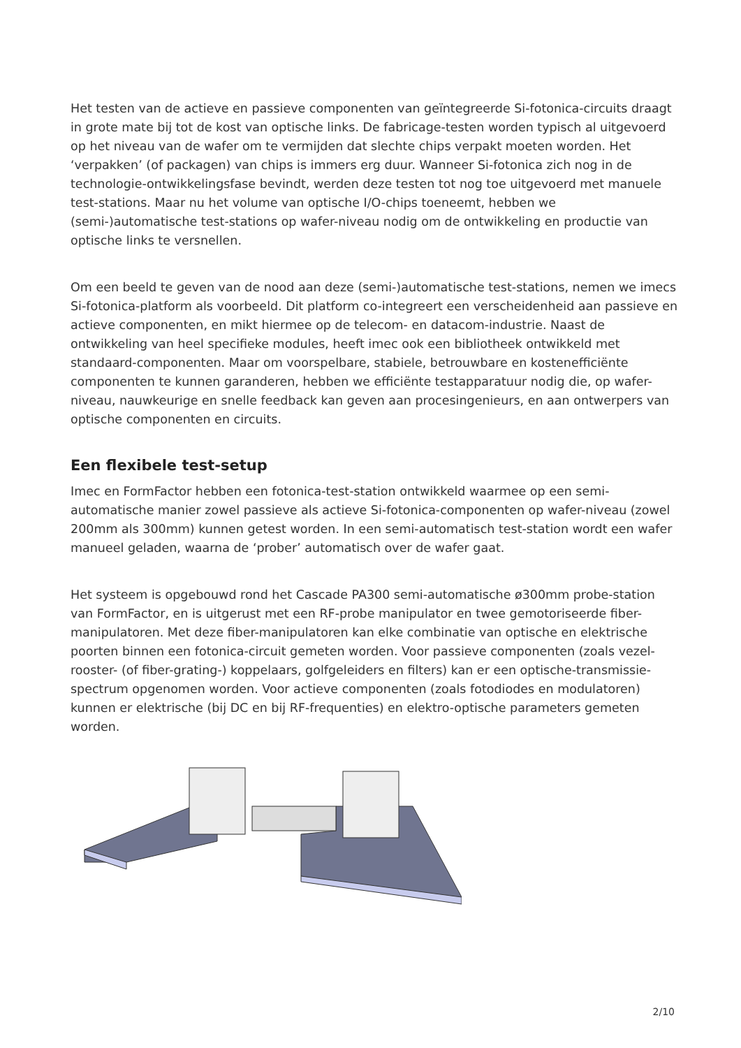Het testen van de actieve en passieve componenten van geïntegreerde Si-fotonica-circuits draagt in grote mate bij tot de kost van optische links. De fabricage-testen worden typisch al uitgevoerd op het niveau van de wafer om te vermijden dat slechte chips verpakt moeten worden. Het ‘verpakken’ (of packagen) van chips is immers erg duur. Wanneer Si-fotonica zich nog in de technologie-ontwikkelingsfase bevindt, werden deze testen tot nog toe uitgevoerd met manuele test-stations. Maar nu het volume van optische I/O-chips toeneemt, hebben we (semi-)automatische test-stations op wafer-niveau nodig om de ontwikkeling en productie van optische links te versnellen.
Om een beeld te geven van de nood aan deze (semi-)automatische test-stations, nemen we imecs Si-fotonica-platform als voorbeeld. Dit platform co-integreert een verscheidenheid aan passieve en actieve componenten, en mikt hiermee op de telecom- en datacom-industrie. Naast de ontwikkeling van heel specifieke modules, heeft imec ook een bibliotheek ontwikkeld met standaard-componenten. Maar om voorspelbare, stabiele, betrouwbare en kostenefficiënte componenten te kunnen garanderen, hebben we efficiënte testapparatuur nodig die, op wafer-niveau, nauwkeurige en snelle feedback kan geven aan procesingenieurs, en aan ontwerpers van optische componenten en circuits.
Een flexibele test-setup
Imec en FormFactor hebben een fotonica-test-station ontwikkeld waarmee op een semi-automatische manier zowel passieve als actieve Si-fotonica-componenten op wafer-niveau (zowel 200mm als 300mm) kunnen getest worden. In een semi-automatisch test-station wordt een wafer manueel geladen, waarna de ‘prober’ automatisch over de wafer gaat.
Het systeem is opgebouwd rond het Cascade PA300 semi-automatische ø300mm probe-station van FormFactor, en is uitgerust met een RF-probe manipulator en twee gemotoriseerde fiber-manipulatoren. Met deze fiber-manipulatoren kan elke combinatie van optische en elektrische poorten binnen een fotonica-circuit gemeten worden. Voor passieve componenten (zoals vezel-rooster- (of fiber-grating-) koppelaars, golfgeleiders en filters) kan er een optische-transmissie-spectrum opgenomen worden. Voor actieve componenten (zoals fotodiodes en modulatoren) kunnen er elektrische (bij DC en bij RF-frequenties) en elektro-optische parameters gemeten worden.
2/10